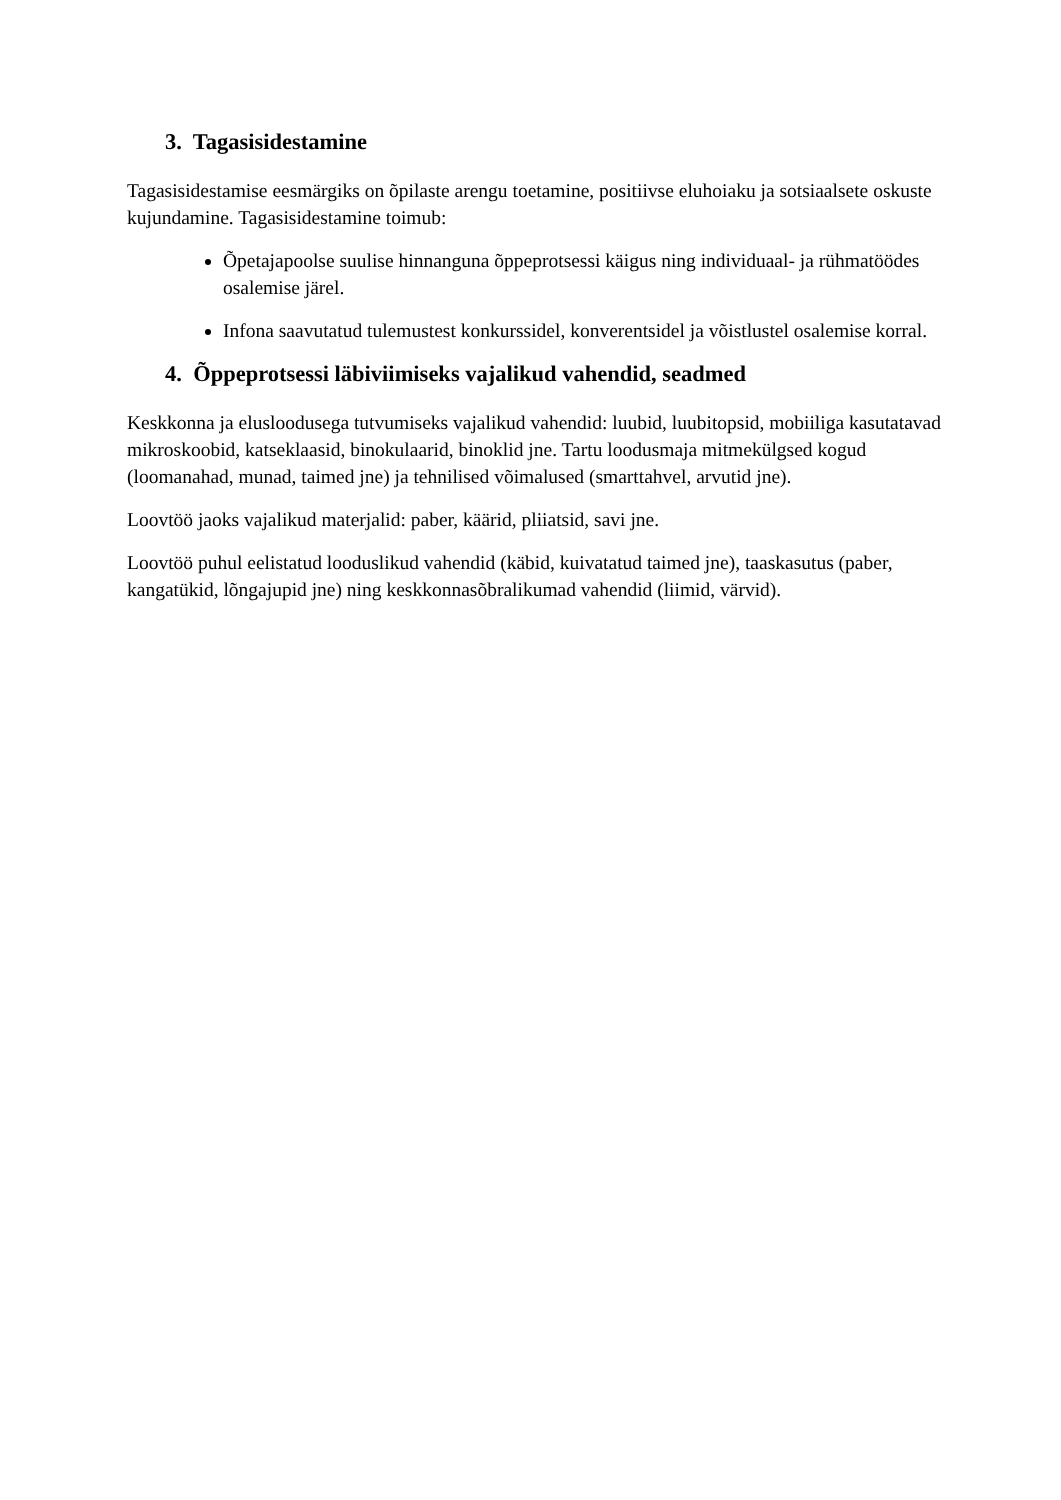3. Tagasisidestamine
Tagasisidestamise eesmärgiks on õpilaste arengu toetamine, positiivse eluhoiaku ja sotsiaalsete oskuste kujundamine. Tagasisidestamine toimub:
Õpetajapoolse suulise hinnanguna õppeprotsessi käigus ning individuaal- ja rühmatöödes osalemise järel.
Infona saavutatud tulemustest konkurssidel, konverentsidel ja võistlustel osalemise korral.
4. Õppeprotsessi läbiviimiseks vajalikud vahendid, seadmed
Keskkonna ja elusloodusega tutvumiseks vajalikud vahendid: luubid, luubitopsid, mobiiliga kasutatavad mikroskoobid, katseklaasid, binokulaarid, binoklid jne. Tartu loodusmaja mitmekülgsed kogud (loomanahad, munad, taimed jne) ja tehnilised võimalused (smarttahvel, arvutid jne).
Loovtöö jaoks vajalikud materjalid: paber, käärid, pliiatsid, savi jne.
Loovtöö puhul eelistatud looduslikud vahendid (käbid, kuivatatud taimed jne), taaskasutus (paber, kangatükid, lõngajupid jne) ning keskkonnasõbralikumad vahendid (liimid, värvid).